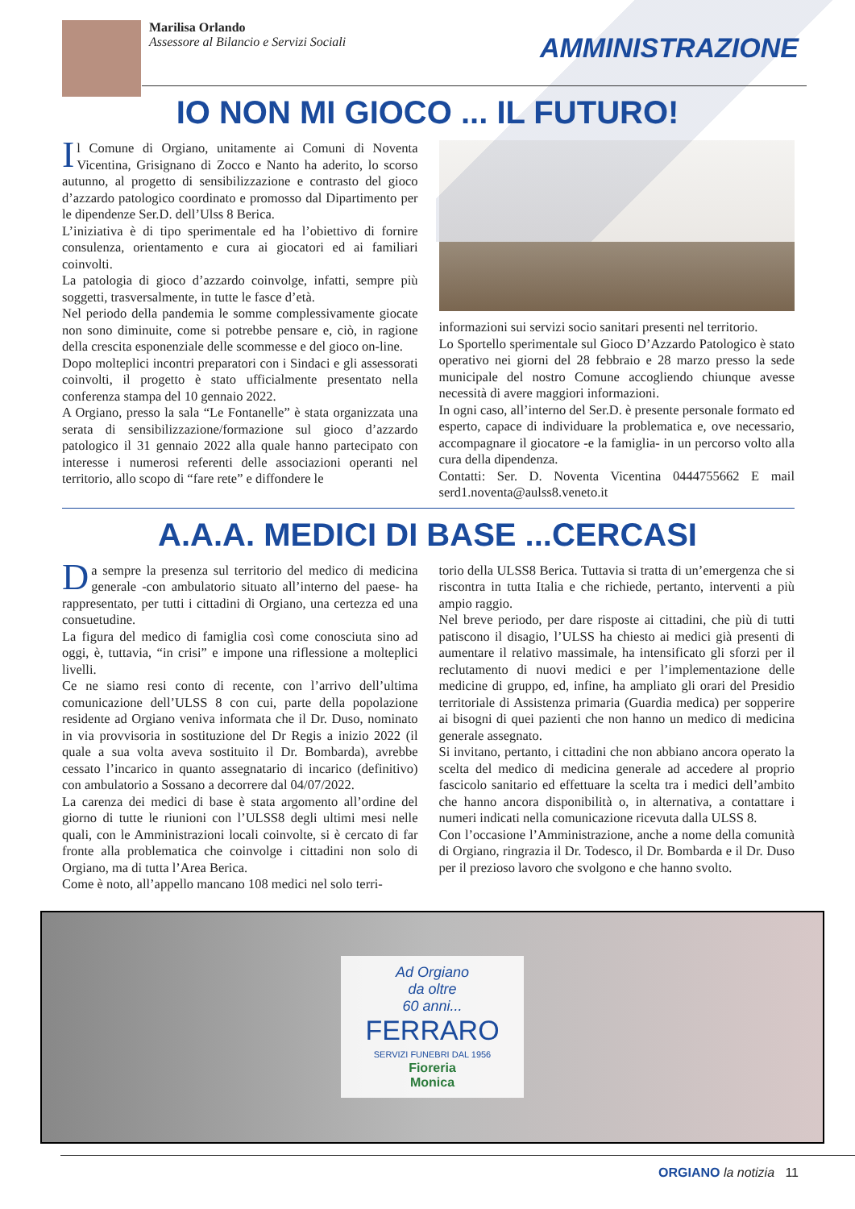Marilisa Orlando
Assessore al Bilancio e Servizi Sociali
AMMINISTRAZIONE
IO NON MI GIOCO ... IL FUTURO!
Il Comune di Orgiano, unitamente ai Comuni di Noventa Vicentina, Grisignano di Zocco e Nanto ha aderito, lo scorso autunno, al progetto di sensibilizzazione e contrasto del gioco d’azzardo patologico coordinato e promosso dal Dipartimento per le dipendenze Ser.D. dell’Ulss 8 Berica.
L’iniziativa è di tipo sperimentale ed ha l’obiettivo di fornire consulenza, orientamento e cura ai giocatori ed ai familiari coinvolti.
La patologia di gioco d’azzardo coinvolge, infatti, sempre più soggetti, trasversalmente, in tutte le fasce d’età.
Nel periodo della pandemia le somme complessivamente giocate non sono diminuite, come si potrebbe pensare e, ciò, in ragione della crescita esponenziale delle scommesse e del gioco on-line.
Dopo molteplici incontri preparatori con i Sindaci e gli assessorati coinvolti, il progetto è stato ufficialmente presentato nella conferenza stampa del 10 gennaio 2022.
A Orgiano, presso la sala “Le Fontanelle” è stata organizzata una serata di sensibilizzazione/formazione sul gioco d’azzardo patologico il 31 gennaio 2022 alla quale hanno partecipato con interesse i numerosi referenti delle associazioni operanti nel territorio, allo scopo di “fare rete” e diffondere le
informazioni sui servizi socio sanitari presenti nel territorio.
Lo Sportello sperimentale sul Gioco D’Azzardo Patologico è stato operativo nei giorni del 28 febbraio e 28 marzo presso la sede municipale del nostro Comune accogliendo chiunque avesse necessità di avere maggiori informazioni.
In ogni caso, all’interno del Ser.D. è presente personale formato ed esperto, capace di individuare la problematica e, ove necessario, accompagnare il giocatore -e la famiglia- in un percorso volto alla cura della dipendenza.
Contatti: Ser. D. Noventa Vicentina 0444755662 E mail serd1.noventa@aulss8.veneto.it
A.A.A. MEDICI DI BASE ...CERCASI
Da sempre la presenza sul territorio del medico di medicina generale -con ambulatorio situato all’interno del paese- ha rappresentato, per tutti i cittadini di Orgiano, una certezza ed una consuetudine.
La figura del medico di famiglia così come conosciuta sino ad oggi, è, tuttavia, “in crisi” e impone una riflessione a molteplici livelli.
Ce ne siamo resi conto di recente, con l’arrivo dell’ultima comunicazione dell’ULSS 8 con cui, parte della popolazione residente ad Orgiano veniva informata che il Dr. Duso, nominato in via provvisoria in sostituzione del Dr Regis a inizio 2022 (il quale a sua volta aveva sostituito il Dr. Bombarda), avrebbe cessato l’incarico in quanto assegnatario di incarico (definitivo) con ambulatorio a Sossano a decorrere dal 04/07/2022.
La carenza dei medici di base è stata argomento all’ordine del giorno di tutte le riunioni con l’ULSS8 degli ultimi mesi nelle quali, con le Amministrazioni locali coinvolte, si è cercato di far fronte alla problematica che coinvolge i cittadini non solo di Orgiano, ma di tutta l’Area Berica.
Come è noto, all’appello mancano 108 medici nel solo terri-
torio della ULSS8 Berica. Tuttavia si tratta di un’emergenza che si riscontra in tutta Italia e che richiede, pertanto, interventi a più ampio raggio.
Nel breve periodo, per dare risposte ai cittadini, che più di tutti patiscono il disagio, l’ULSS ha chiesto ai medici già presenti di aumentare il relativo massimale, ha intensificato gli sforzi per il reclutamento di nuovi medici e per l’implementazione delle medicine di gruppo, ed, infine, ha ampliato gli orari del Presidio territoriale di Assistenza primaria (Guardia medica) per sopperire ai bisogni di quei pazienti che non hanno un medico di medicina generale assegnato.
Si invitano, pertanto, i cittadini che non abbiano ancora operato la scelta del medico di medicina generale ad accedere al proprio fascicolo sanitario ed effettuare la scelta tra i medici dell’ambito che hanno ancora disponibilità o, in alternativa, a contattare i numeri indicati nella comunicazione ricevuta dalla ULSS 8.
Con l’occasione l’Amministrazione, anche a nome della comunità di Orgiano, ringrazia il Dr. Todesco, il Dr. Bombarda e il Dr. Duso per il prezioso lavoro che svolgono e che hanno svolto.
Ad Orgiano
da oltre
60 anni...
FERRARO
SERVIZI FUNEBRI DAL 1956
Fioreria
Monica
ORGIANO la notizia 11